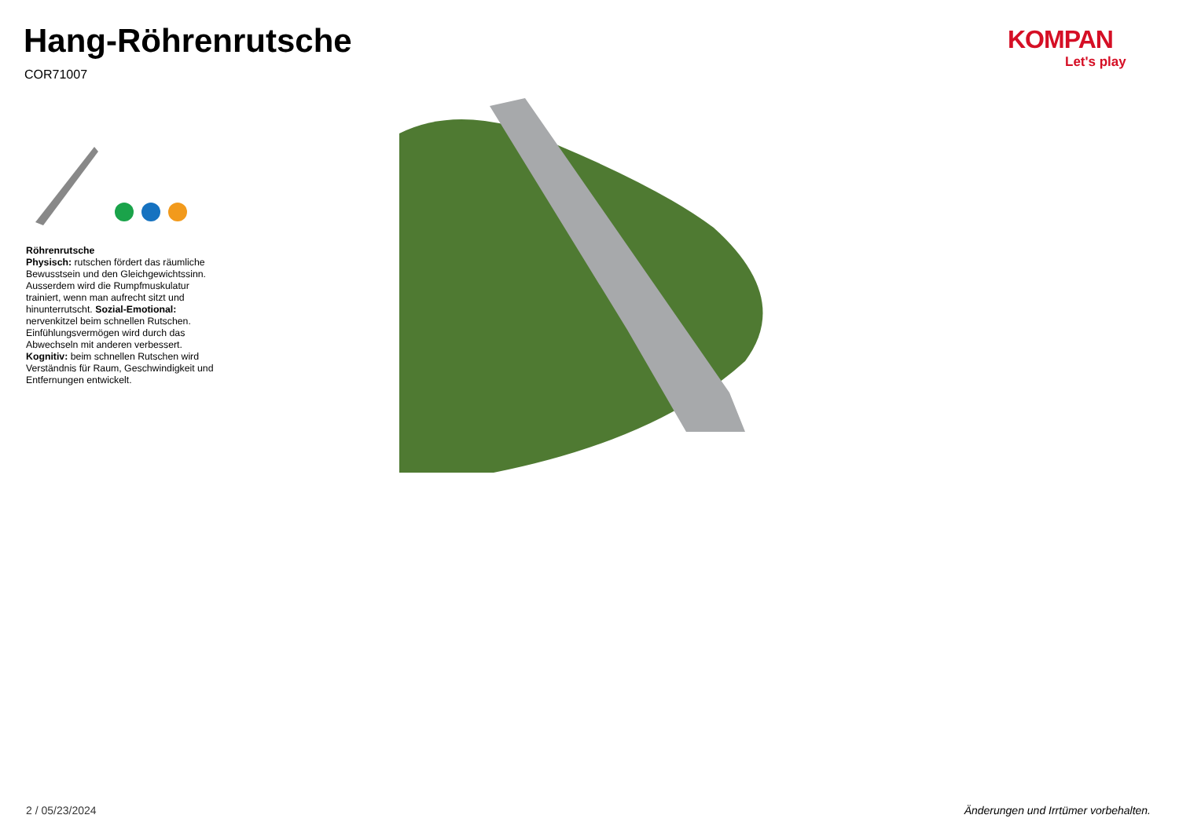Hang-Röhrenrutsche
COR71007
KOMPAN
Let's play
Röhrenrutsche
Physisch: rutschen fördert das räumliche Bewusstsein und den Gleichgewichtssinn. Ausserdem wird die Rumpfmuskulatur trainiert, wenn man aufrecht sitzt und hinunterrutscht. Sozial-Emotional: nervenkitzel beim schnellen Rutschen. Einfühlungsvermögen wird durch das Abwechseln mit anderen verbessert. Kognitiv: beim schnellen Rutschen wird Verständnis für Raum, Geschwindigkeit und Entfernungen entwickelt.
2 / 05/23/2024
Änderungen und Irrtümer vorbehalten.